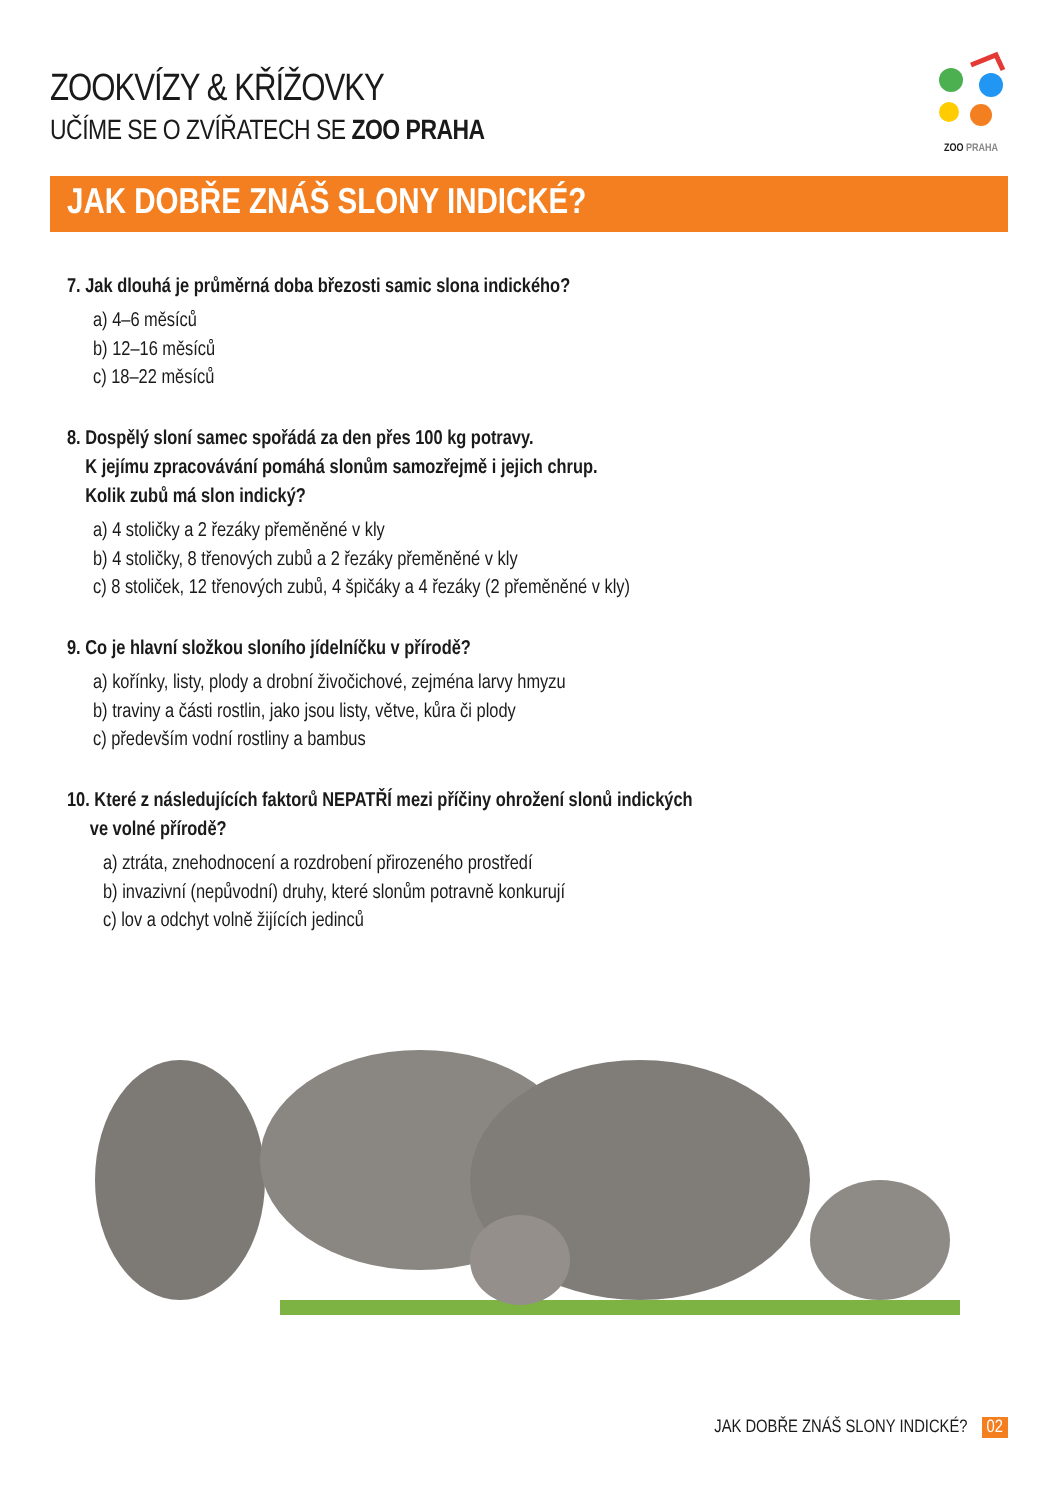ZOOKVÍZY & KŘÍŽOVKY
UČÍME SE O ZVÍŘATECH SE ZOO PRAHA
ZOO PRAHA
JAK DOBŘE ZNÁŠ SLONY INDICKÉ?
7. Jak dlouhá je průměrná doba březosti samic slona indického?
a) 4–6 měsíců
b) 12–16 měsíců
c) 18–22 měsíců
8. Dospělý sloní samec spořádá za den přes 100 kg potravy.
K jejímu zpracovávání pomáhá slonům samozřejmě i jejich chrup.
Kolik zubů má slon indický?
a) 4 stoličky a 2 řezáky přeměněné v kly
b) 4 stoličky, 8 třenových zubů a 2 řezáky přeměněné v kly
c) 8 stoliček, 12 třenových zubů, 4 špičáky a 4 řezáky (2 přeměněné v kly)
9. Co je hlavní složkou sloního jídelníčku v přírodě?
a) kořínky, listy, plody a drobní živočichové, zejména larvy hmyzu
b) traviny a části rostlin, jako jsou listy, větve, kůra či plody
c) především vodní rostliny a bambus
10. Které z následujících faktorů NEPATŘÍ mezi příčiny ohrožení slonů indických
ve volné přírodě?
a) ztráta, znehodnocení a rozdrobení přirozeného prostředí
b) invazivní (nepůvodní) druhy, které slonům potravně konkurují
c) lov a odchyt volně žijících jedinců
JAK DOBŘE ZNÁŠ SLONY INDICKÉ? 02